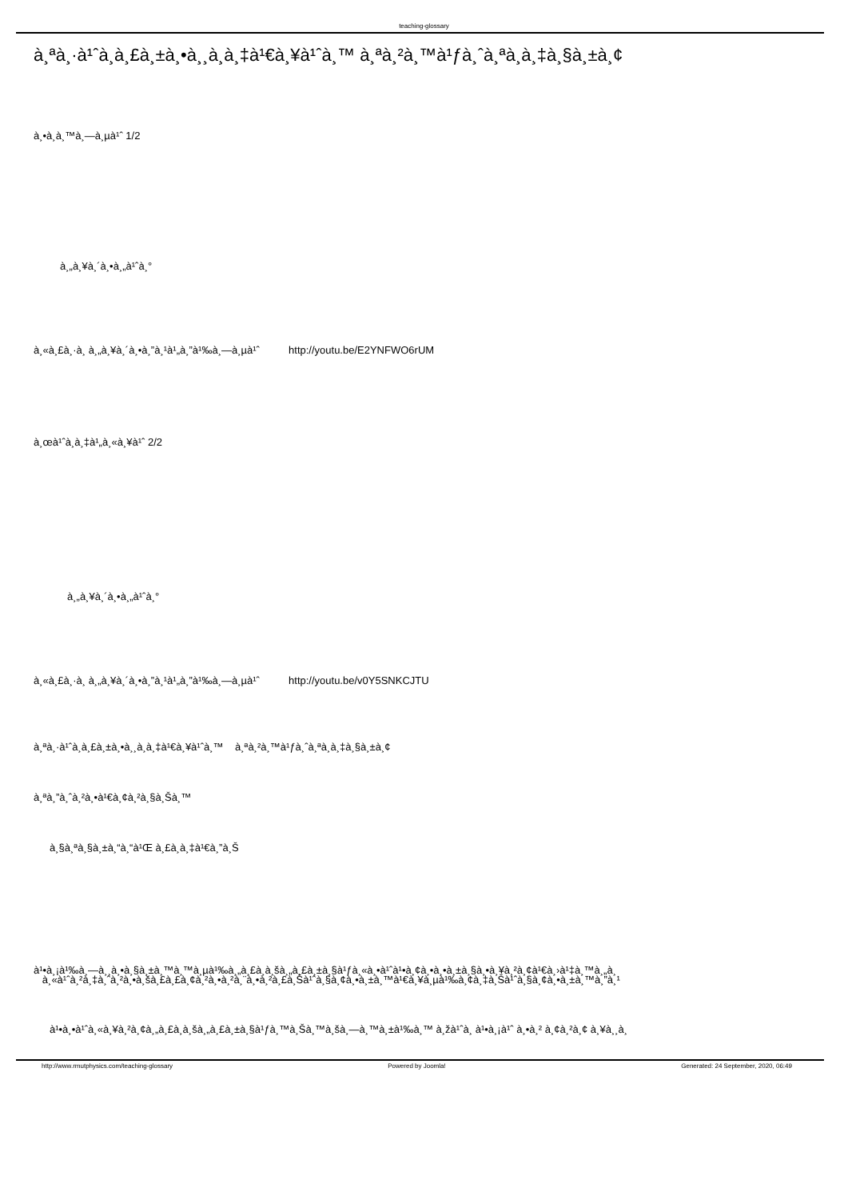teaching-glossary
à¸ªà¸·à¹ˆà¸­à¸£à¸±à¸•à¸¸à¸­à¸‡à¹€à¸¥à¹ˆà¸™ à¸ªà¸²à¸™à¹ƒà¸ˆà¸ªà¸­à¸‡à¸§à¸±à¸¢
à¸•à¸­à¸™à¸—à¸µà¹ˆ 1/2
à¸„à¸¥à¸´à¸•à¸„à¹ˆà¸°
à¸«à¸£à¸·à¸­ à¸„à¸¥à¸´à¸•à¸”à¸¹à¹„à¸”à¹‰à¸—à¸µà¹ˆ http://youtu.be/E2YNFWO6rUM
à¸œà¹ˆà¸­à¸‡à¹„à¸«à¸¥à¹ˆ 2/2
à¸„à¸¥à¸´à¸•à¸„à¹ˆà¸°
à¸«à¸£à¸·à¸­ à¸„à¸¥à¸´à¸•à¸”à¸¹à¹„à¸”à¹‰à¸—à¸µà¹ˆ http://youtu.be/v0Y5SNKCJTU
à¸ªà¸·à¹ˆà¸­à¸£à¸±à¸•à¸¸à¸­à¸‡à¹€à¸¥à¹ˆà¸™ à¸ªà¸²à¸™à¹ƒà¸ˆà¸ªà¸­à¸‡à¸§à¸±à¸¢
à¸ªà¸”à¸ˆà¸²à¸•à¹€à¸¢à¸²à¸§à¸Šà¸™
à¸§à¸ªà¸§à¸±à¸“à¸“à¹Œ à¸£à¸­à¸‡à¹€à¸”à¸Š
à¹•à¸¡à¹‰à¸—à¸¸à¸•à¸§à¸±à¸™à¸™à¸µà¹‰à¸„à¸£à¸­à¸šà¸„à¸£à¸±à¸§à¹ƒà¸«à¸•à¹ˆà¹•à¸¢à¸•à¸•à¸±à¸§à¸•à¸¥à¸²à¸¢à¹€à¸›à¹‡à¸™à¸„à¸
à¸«à¹ˆà¸²à¸‡à¸ˆà¸²à¸•à¸šà¸£à¸£à¸¢à¸²à¸•à¸²à¸¨à¸•à¸²à¸£à¸Šà¹ˆà¸§à¸¢à¸•à¸±à¸™à¹€à¸¥à¸µà¹‰à¸¢à¸‡à¸Šà¹ˆà¸§à¸¢à¸•à¸±à¸™à¸”à¸¹
à¹•à¸•à¹ˆà¸«à¸¥à¸²à¸¢à¸„à¸£à¸­à¸šà¸„à¸£à¸±à¸§à¹ƒà¸™à¸Šà¸™à¸šà¸—à¸™à¸±à¹‰à¸™ à¸žà¹ˆà¸­ à¹•à¸¡à¹ˆ à¸•à¸² à¸¢à¸²à¸¢ à¸¥à¸¸à¸
http://www.rmutphysics.com/teaching-glossary Powered by Joomla! Generated: 24 September, 2020, 06:49